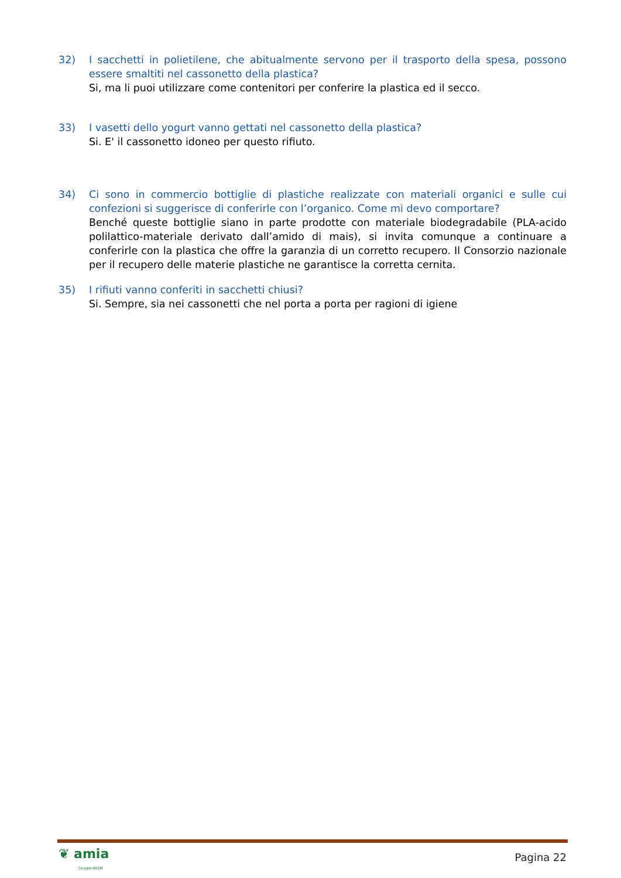32) I sacchetti in polietilene, che abitualmente servono per il trasporto della spesa, possono essere smaltiti nel cassonetto della plastica?
Si, ma li puoi utilizzare come contenitori per conferire la plastica ed il secco.
33) I vasetti dello yogurt vanno gettati nel cassonetto della plastica?
Si. E' il cassonetto idoneo per questo rifiuto.
34) Ci sono in commercio bottiglie di plastiche realizzate con materiali organici e sulle cui confezioni si suggerisce di conferirle con l’organico. Come mi devo comportare?
Benché queste bottiglie siano in parte prodotte con materiale biodegradabile (PLA-acido polilattico-materiale derivato dall’amido di mais), si invita comunque a continuare a conferirle con la plastica che offre la garanzia di un corretto recupero. Il Consorzio nazionale per il recupero delle materie plastiche ne garantisce la corretta cernita.
35) I rifiuti vanno conferiti in sacchetti chiusi?
Si. Sempre, sia nei cassonetti che nel porta a porta per ragioni di igiene
❦ amia
Gruppo AGSM
Pagina 22